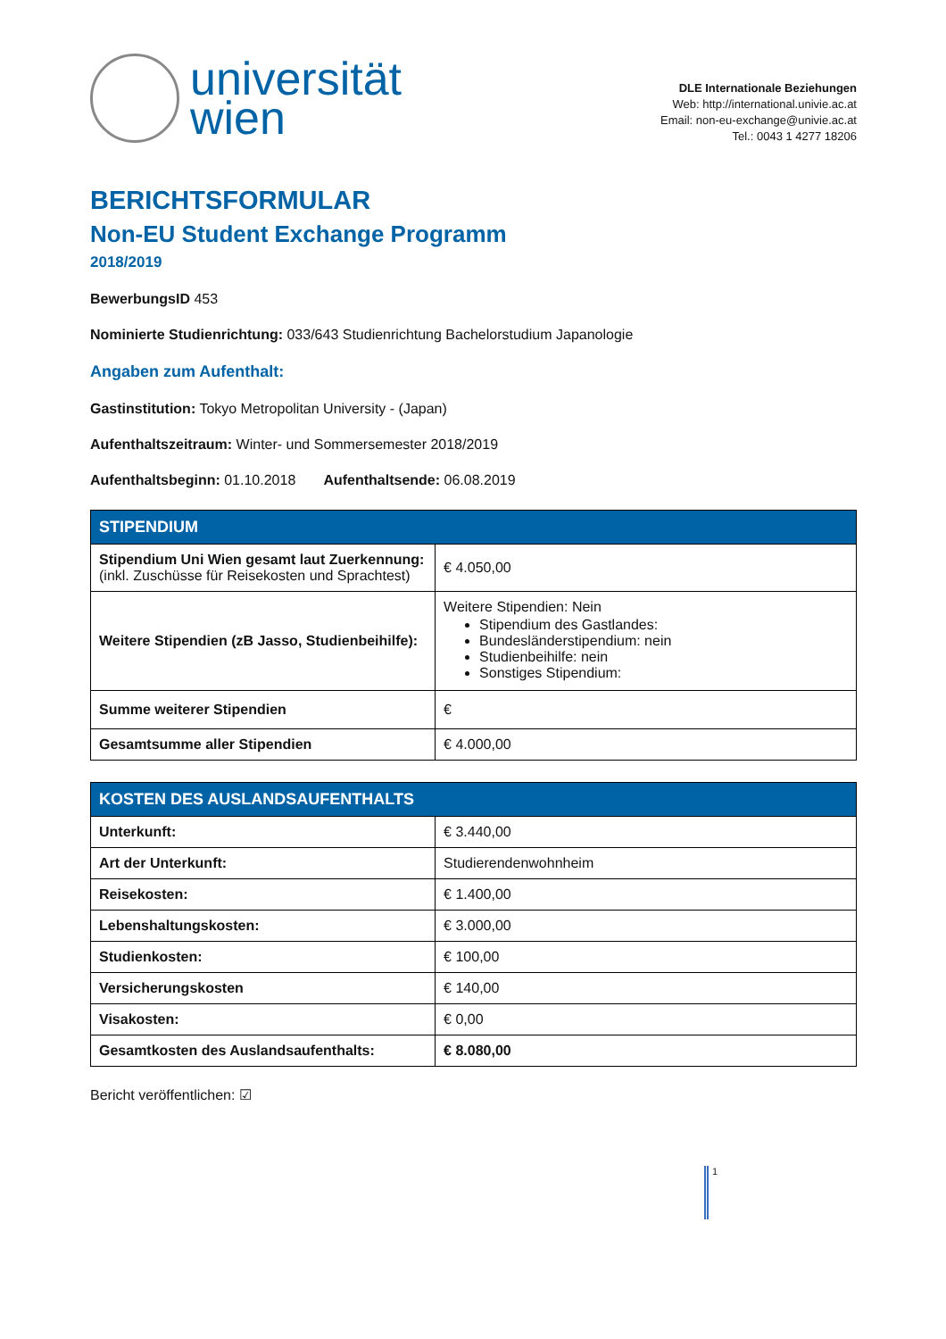universität
wien
DLE Internationale Beziehungen
Web: http://international.univie.ac.at
Email: non-eu-exchange@univie.ac.at
Tel.: 0043 1 4277 18206
BERICHTSFORMULAR
Non-EU Student Exchange Programm
2018/2019
BewerbungsID 453
Nominierte Studienrichtung: 033/643 Studienrichtung Bachelorstudium Japanologie
Angaben zum Aufenthalt:
Gastinstitution: Tokyo Metropolitan University - (Japan)
Aufenthaltszeitraum: Winter- und Sommersemester 2018/2019
Aufenthaltsbeginn: 01.10.2018 Aufenthaltsende: 06.08.2019
| STIPENDIUM | |
| --- | --- |
| Stipendium Uni Wien gesamt laut Zuerkennung: (inkl. Zuschüsse für Reisekosten und Sprachtest) | € 4.050,00 |
| Weitere Stipendien (zB Jasso, Studienbeihilfe): | Weitere Stipendien: Nein Stipendium des Gastlandes: Bundesländerstipendium: nein Studienbeihilfe: nein Sonstiges Stipendium: |
| Summe weiterer Stipendien | € |
| Gesamtsumme aller Stipendien | € 4.000,00 |
| KOSTEN DES AUSLANDSAUFENTHALTS | |
| --- | --- |
| Unterkunft: | € 3.440,00 |
| Art der Unterkunft: | Studierendenwohnheim |
| Reisekosten: | € 1.400,00 |
| Lebenshaltungskosten: | € 3.000,00 |
| Studienkosten: | € 100,00 |
| Versicherungskosten | € 140,00 |
| Visakosten: | € 0,00 |
| Gesamtkosten des Auslandsaufenthalts: | € 8.080,00 |
Bericht veröffentlichen: ☑
1